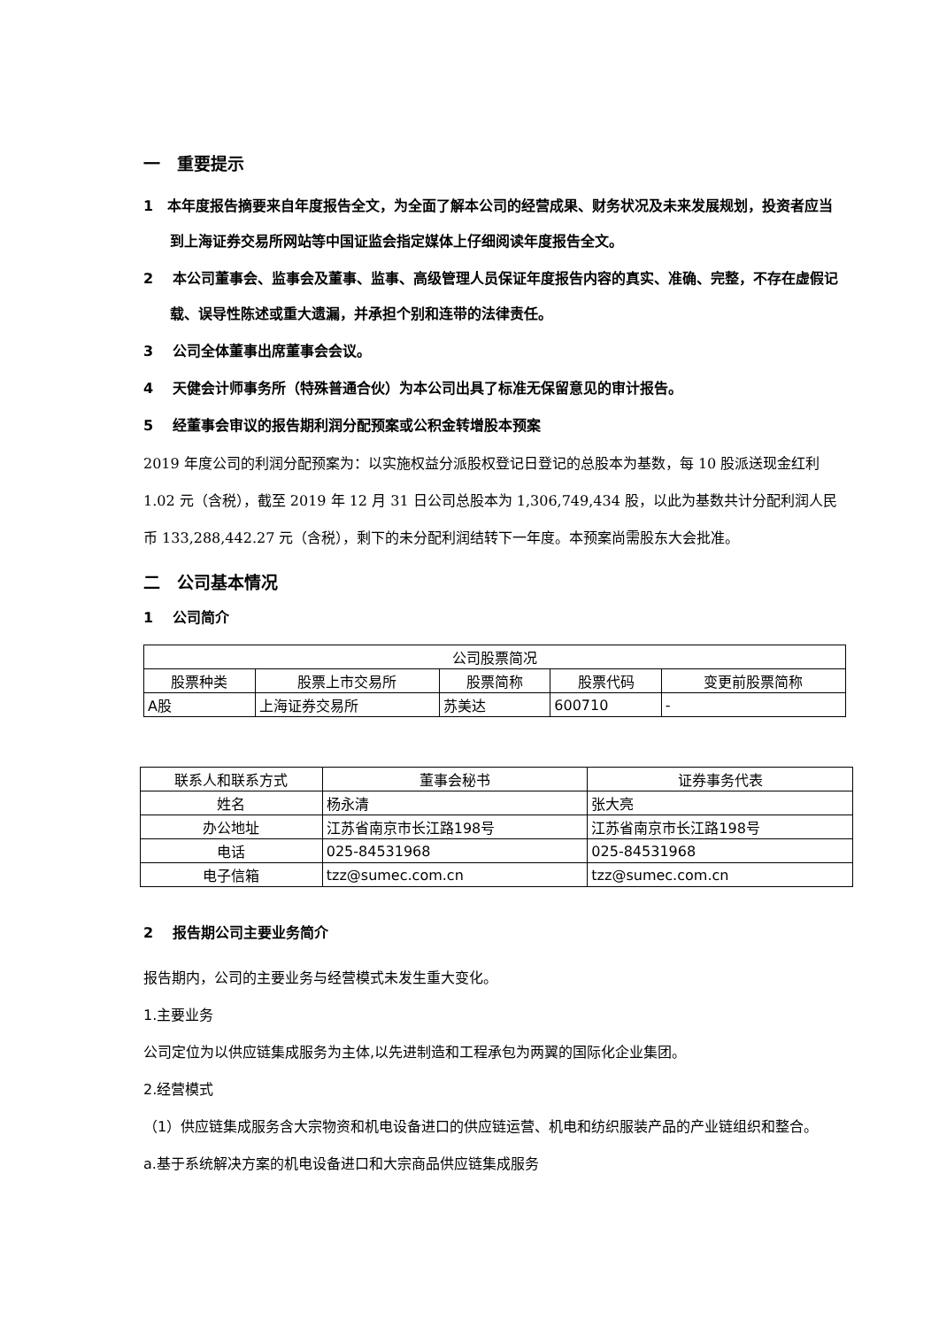一　重要提示
1　本年度报告摘要来自年度报告全文，为全面了解本公司的经营成果、财务状况及未来发展规划，投资者应当到上海证券交易所网站等中国证监会指定媒体上仔细阅读年度报告全文。
2　 本公司董事会、监事会及董事、监事、高级管理人员保证年度报告内容的真实、准确、完整，不存在虚假记载、误导性陈述或重大遗漏，并承担个别和连带的法律责任。
3　 公司全体董事出席董事会会议。
4　 天健会计师事务所（特殊普通合伙）为本公司出具了标准无保留意见的审计报告。
5　 经董事会审议的报告期利润分配预案或公积金转增股本预案
2019 年度公司的利润分配预案为：以实施权益分派股权登记日登记的总股本为基数，每 10 股派送现金红利 1.02 元（含税），截至 2019 年 12 月 31 日公司总股本为 1,306,749,434 股，以此为基数共计分配利润人民币 133,288,442.27 元（含税），剩下的未分配利润结转下一年度。本预案尚需股东大会批准。
二　公司基本情况
1　 公司简介
| 公司股票简况 | | | | |
| 股票种类 | 股票上市交易所 | 股票简称 | 股票代码 | 变更前股票简称 |
| A股 | 上海证券交易所 | 苏美达 | 600710 | - |
| 联系人和联系方式 | 董事会秘书 | 证券事务代表 |
| 姓名 | 杨永清 | 张大亮 |
| 办公地址 | 江苏省南京市长江路198号 | 江苏省南京市长江路198号 |
| 电话 | 025-84531968 | 025-84531968 |
| 电子信箱 | tzz@sumec.com.cn | tzz@sumec.com.cn |
2　 报告期公司主要业务简介
报告期内，公司的主要业务与经营模式未发生重大变化。
1.主要业务
公司定位为以供应链集成服务为主体,以先进制造和工程承包为两翼的国际化企业集团。
2.经营模式
（1）供应链集成服务含大宗物资和机电设备进口的供应链运营、机电和纺织服装产品的产业链组织和整合。
a.基于系统解决方案的机电设备进口和大宗商品供应链集成服务